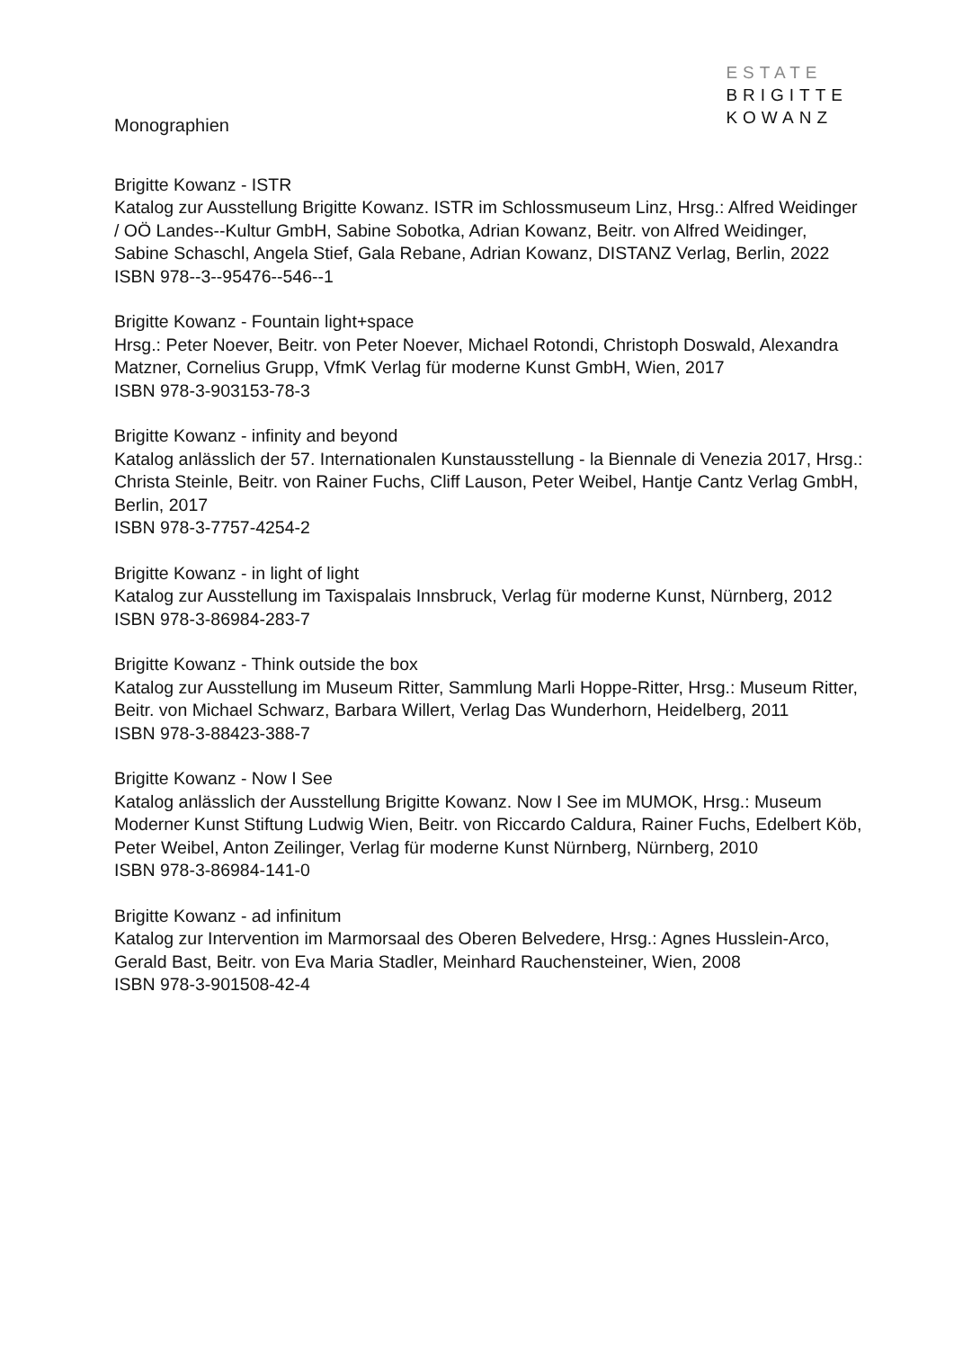ESTATE
BRIGITTE
KOWANZ
Monographien
Brigitte Kowanz - ISTR
Katalog zur Ausstellung Brigitte Kowanz. ISTR im Schlossmuseum Linz, Hrsg.: Alfred Weidinger / OÖ Landes--Kultur GmbH, Sabine Sobotka, Adrian Kowanz, Beitr. von Alfred Weidinger, Sabine Schaschl, Angela Stief, Gala Rebane, Adrian Kowanz, DISTANZ Verlag, Berlin, 2022
ISBN 978--3--95476--546--1
Brigitte Kowanz - Fountain light+space
Hrsg.: Peter Noever, Beitr. von Peter Noever, Michael Rotondi, Christoph Doswald, Alexandra Matzner, Cornelius Grupp, VfmK Verlag für moderne Kunst GmbH, Wien, 2017
ISBN 978-3-903153-78-3
Brigitte Kowanz - infinity and beyond
Katalog anlässlich der 57. Internationalen Kunstausstellung - la Biennale di Venezia 2017, Hrsg.: Christa Steinle, Beitr. von Rainer Fuchs, Cliff Lauson, Peter Weibel, Hantje Cantz Verlag GmbH, Berlin, 2017
ISBN 978-3-7757-4254-2
Brigitte Kowanz - in light of light
Katalog zur Ausstellung im Taxispalais Innsbruck, Verlag für moderne Kunst, Nürnberg, 2012
ISBN 978-3-86984-283-7
Brigitte Kowanz - Think outside the box
Katalog zur Ausstellung im Museum Ritter, Sammlung Marli Hoppe-Ritter, Hrsg.: Museum Ritter, Beitr. von Michael Schwarz, Barbara Willert, Verlag Das Wunderhorn, Heidelberg, 2011
ISBN 978-3-88423-388-7
Brigitte Kowanz - Now I See
Katalog anlässlich der Ausstellung Brigitte Kowanz. Now I See im MUMOK, Hrsg.: Museum Moderner Kunst Stiftung Ludwig Wien, Beitr. von Riccardo Caldura, Rainer Fuchs, Edelbert Köb, Peter Weibel, Anton Zeilinger, Verlag für moderne Kunst Nürnberg, Nürnberg, 2010
ISBN 978-3-86984-141-0
Brigitte Kowanz - ad infinitum
Katalog zur Intervention im Marmorsaal des Oberen Belvedere, Hrsg.: Agnes Husslein-Arco, Gerald Bast, Beitr. von Eva Maria Stadler, Meinhard Rauchensteiner, Wien, 2008
ISBN 978-3-901508-42-4